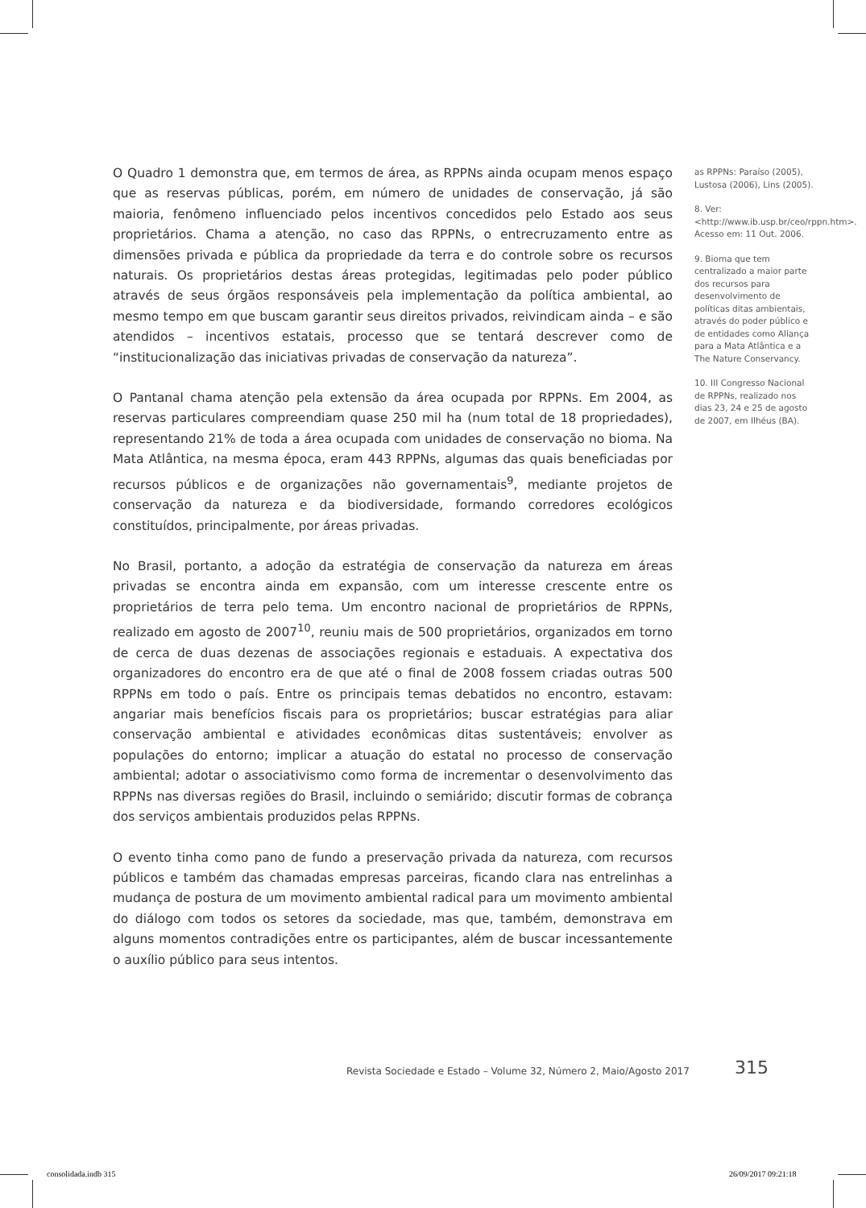O Quadro 1 demonstra que, em termos de área, as RPPNs ainda ocupam menos espaço que as reservas públicas, porém, em número de unidades de conservação, já são maioria, fenômeno influenciado pelos incentivos concedidos pelo Estado aos seus proprietários. Chama a atenção, no caso das RPPNs, o entrecruzamento entre as dimensões privada e pública da propriedade da terra e do controle sobre os recursos naturais. Os proprietários destas áreas protegidas, legitimadas pelo poder público através de seus órgãos responsáveis pela implementação da política ambiental, ao mesmo tempo em que buscam garantir seus direitos privados, reivindicam ainda – e são atendidos – incentivos estatais, processo que se tentará descrever como de “institucionalização das iniciativas privadas de conservação da natureza”.
O Pantanal chama atenção pela extensão da área ocupada por RPPNs. Em 2004, as reservas particulares compreendiam quase 250 mil ha (num total de 18 propriedades), representando 21% de toda a área ocupada com unidades de conservação no bioma. Na Mata Atlântica, na mesma época, eram 443 RPPNs, algumas das quais beneficiadas por recursos públicos e de organizações não governamentais<sup>9</sup>, mediante projetos de conservação da natureza e da biodiversidade, formando corredores ecológicos constituídos, principalmente, por áreas privadas.
No Brasil, portanto, a adoção da estratégia de conservação da natureza em áreas privadas se encontra ainda em expansão, com um interesse crescente entre os proprietários de terra pelo tema. Um encontro nacional de proprietários de RPPNs, realizado em agosto de 2007<sup>10</sup>, reuniu mais de 500 proprietários, organizados em torno de cerca de duas dezenas de associações regionais e estaduais. A expectativa dos organizadores do encontro era de que até o final de 2008 fossem criadas outras 500 RPPNs em todo o país. Entre os principais temas debatidos no encontro, estavam: angariar mais benefícios fiscais para os proprietários; buscar estratégias para aliar conservação ambiental e atividades econômicas ditas sustentáveis; envolver as populações do entorno; implicar a atuação do estatal no processo de conservação ambiental; adotar o associativismo como forma de incrementar o desenvolvimento das RPPNs nas diversas regiões do Brasil, incluindo o semiárido; discutir formas de cobrança dos serviços ambientais produzidos pelas RPPNs.
O evento tinha como pano de fundo a preservação privada da natureza, com recursos públicos e também das chamadas empresas parceiras, ficando clara nas entrelinhas a mudança de postura de um movimento ambiental radical para um movimento ambiental do diálogo com todos os setores da sociedade, mas que, também, demonstrava em alguns momentos contradições entre os participantes, além de buscar incessantemente o auxílio público para seus intentos.
as RPPNs: Paraíso (2005), Lustosa (2006), Lins (2005).
8. Ver: <http://www.ib.usp.br/ceo/rppn.htm>. Acesso em: 11 Out. 2006.
9. Bioma que tem centralizado a maior parte dos recursos para desenvolvimento de políticas ditas ambientais, através do poder público e de entidades como Aliança para a Mata Atlântica e a The Nature Conservancy.
10. III Congresso Nacional de RPPNs, realizado nos dias 23, 24 e 25 de agosto de 2007, em Ilhéus (BA).
Revista Sociedade e Estado – Volume 32, Número 2, Maio/Agosto 2017
315
consolidada.indb 315 26/09/2017 09:21:18